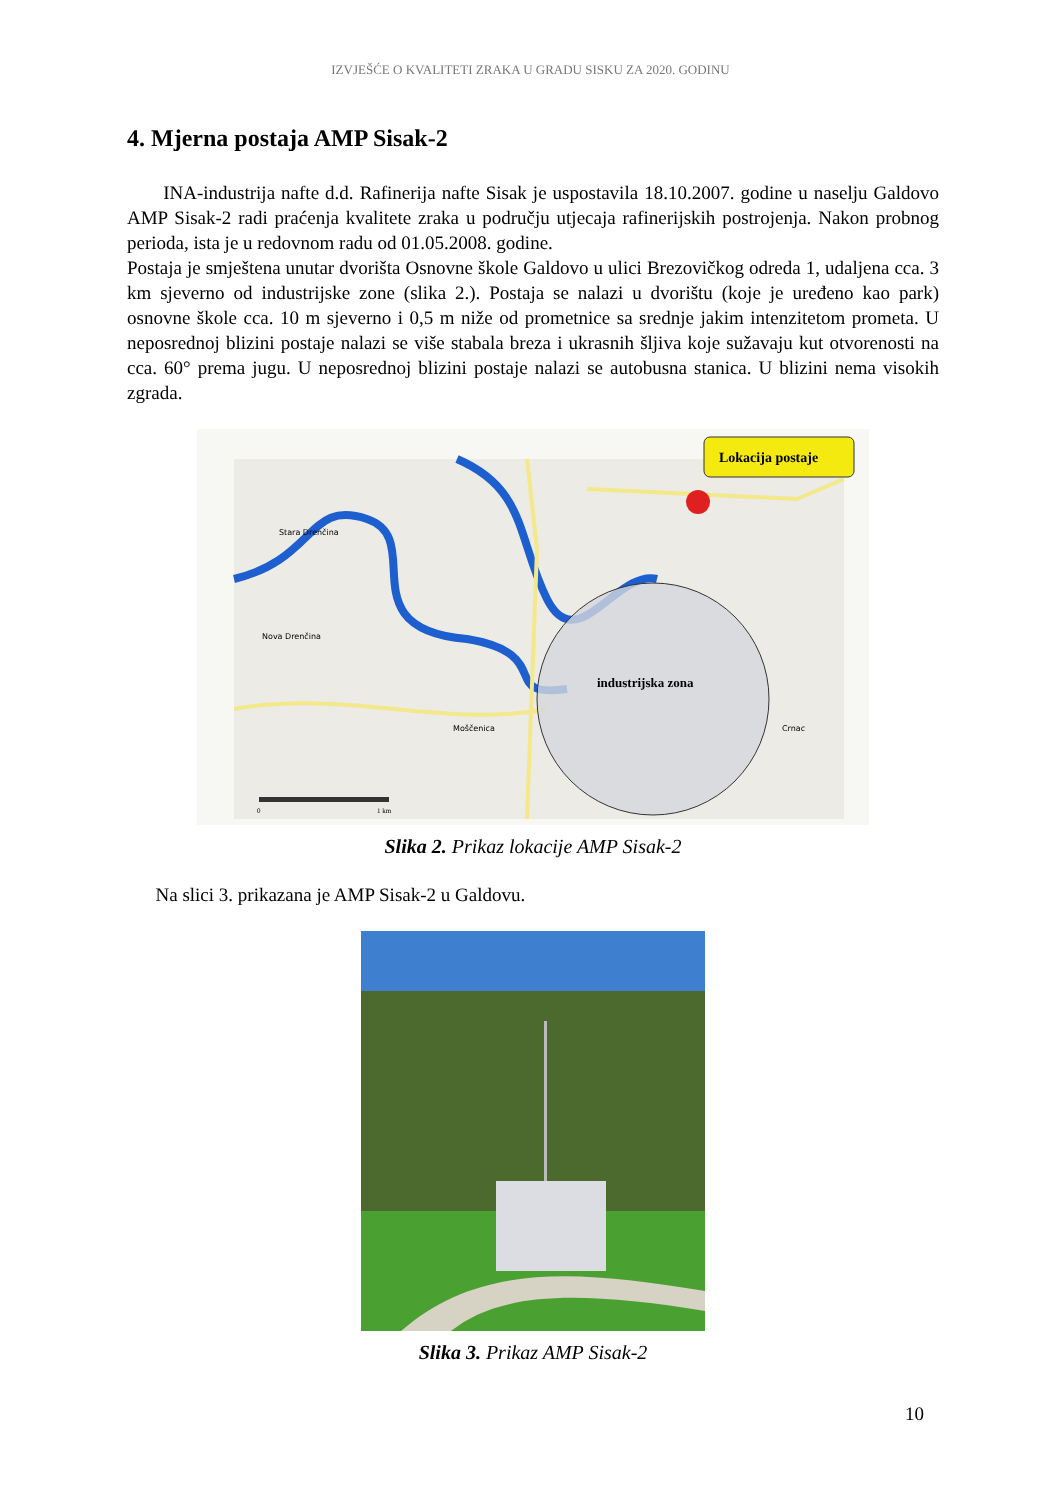IZVJEŠĆE O KVALITETI ZRAKA U GRADU SISKU ZA 2020. GODINU
4. Mjerna postaja AMP Sisak-2
INA-industrija nafte d.d. Rafinerija nafte Sisak je uspostavila 18.10.2007. godine u naselju Galdovo AMP Sisak-2 radi praćenja kvalitete zraka u području utjecaja rafinerijskih postrojenja. Nakon probnog perioda, ista je u redovnom radu od 01.05.2008. godine.
Postaja je smještena unutar dvorišta Osnovne škole Galdovo u ulici Brezovičkog odreda 1, udaljena cca. 3 km sjeverno od industrijske zone (slika 2.). Postaja se nalazi u dvorištu (koje je uređeno kao park) osnovne škole cca. 10 m sjeverno i 0,5 m niže od prometnice sa srednje jakim intenzitetom prometa. U neposrednoj blizini postaje nalazi se više stabala breza i ukrasnih šljiva koje sužavaju kut otvorenosti na cca. 60° prema jugu. U neposrednoj blizini postaje nalazi se autobusna stanica. U blizini nema visokih zgrada.
industrijska zona
Stara Drenčina
Nova Drenčina
Moščenica
Crnac
Lokacija postaje
0
1 km
Slika 2. Prikaz lokacije AMP Sisak-2
Na slici 3. prikazana je AMP Sisak-2 u Galdovu.
Slika 3. Prikaz AMP Sisak-2
10